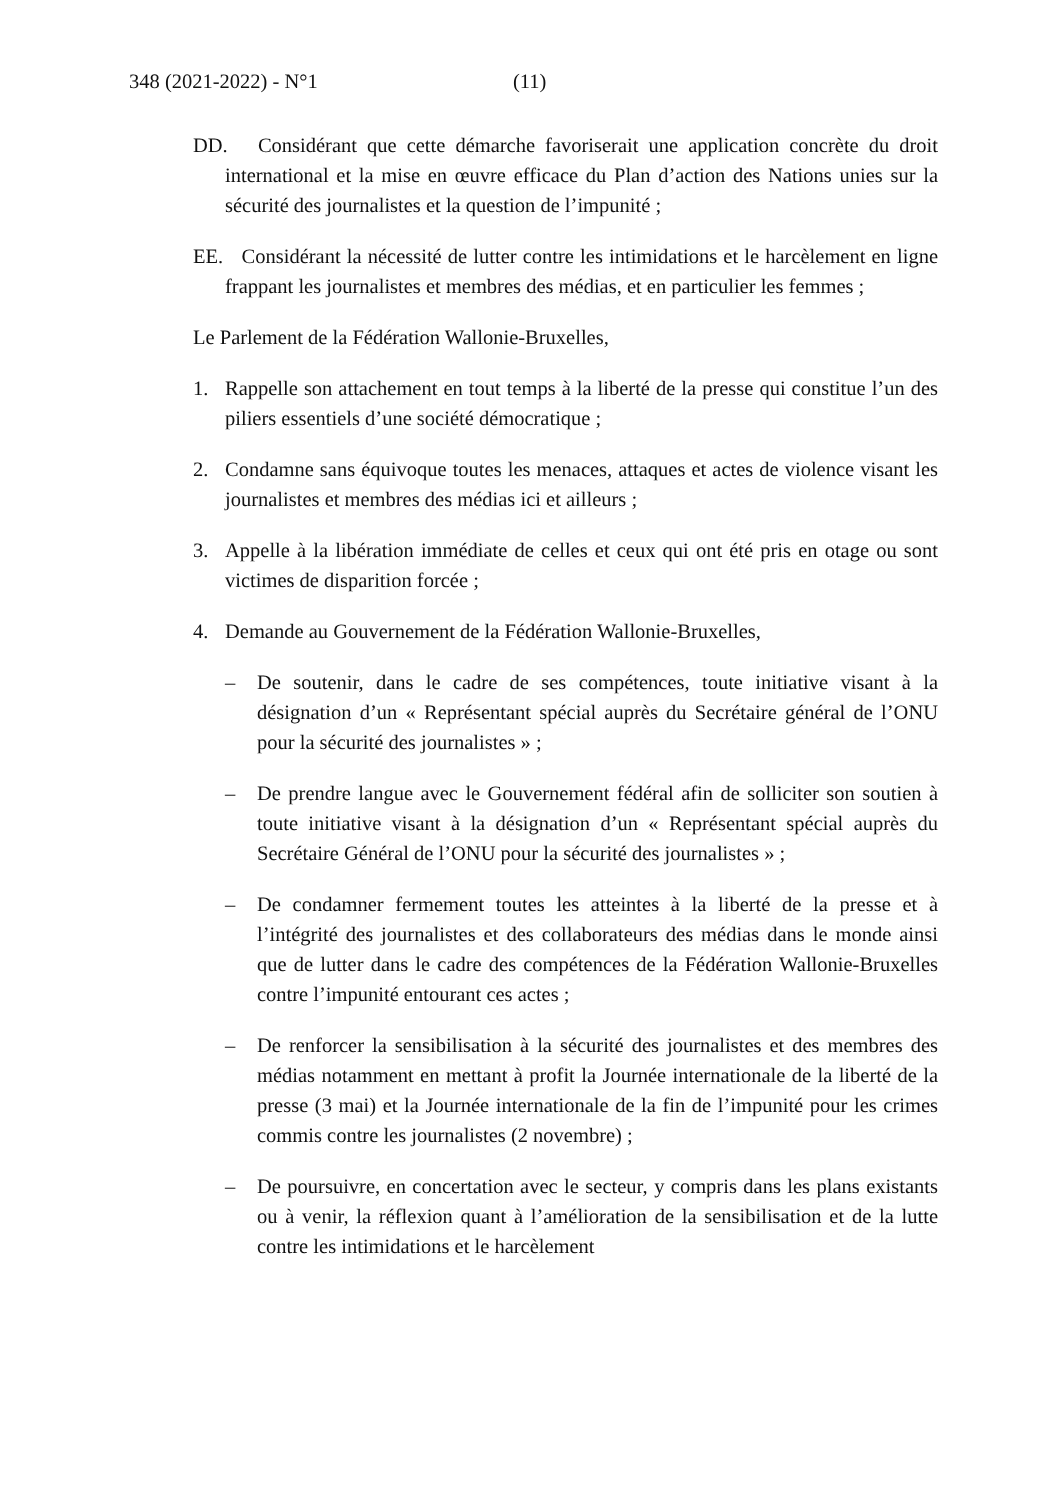348 (2021-2022) - N°1 (11)
DD. Considérant que cette démarche favoriserait une application concrète du droit international et la mise en œuvre efficace du Plan d’action des Nations unies sur la sécurité des journalistes et la question de l’impunité ;
EE. Considérant la nécessité de lutter contre les intimidations et le harcèlement en ligne frappant les journalistes et membres des médias, et en particulier les femmes ;
Le Parlement de la Fédération Wallonie-Bruxelles,
1. Rappelle son attachement en tout temps à la liberté de la presse qui constitue l’un des piliers essentiels d’une société démocratique ;
2. Condamne sans équivoque toutes les menaces, attaques et actes de violence visant les journalistes et membres des médias ici et ailleurs ;
3. Appelle à la libération immédiate de celles et ceux qui ont été pris en otage ou sont victimes de disparition forcée ;
4. Demande au Gouvernement de la Fédération Wallonie-Bruxelles,
– De soutenir, dans le cadre de ses compétences, toute initiative visant à la désignation d’un « Représentant spécial auprès du Secrétaire général de l’ONU pour la sécurité des journalistes » ;
– De prendre langue avec le Gouvernement fédéral afin de solliciter son soutien à toute initiative visant à la désignation d’un « Représentant spécial auprès du Secrétaire Général de l’ONU pour la sécurité des journalistes » ;
– De condamner fermement toutes les atteintes à la liberté de la presse et à l’intégrité des journalistes et des collaborateurs des médias dans le monde ainsi que de lutter dans le cadre des compétences de la Fédération Wallonie-Bruxelles contre l’impunité entourant ces actes ;
– De renforcer la sensibilisation à la sécurité des journalistes et des membres des médias notamment en mettant à profit la Journée internationale de la liberté de la presse (3 mai) et la Journée internationale de la fin de l’impunité pour les crimes commis contre les journalistes (2 novembre) ;
– De poursuivre, en concertation avec le secteur, y compris dans les plans existants ou à venir, la réflexion quant à l’amélioration de la sensibilisation et de la lutte contre les intimidations et le harcèlement